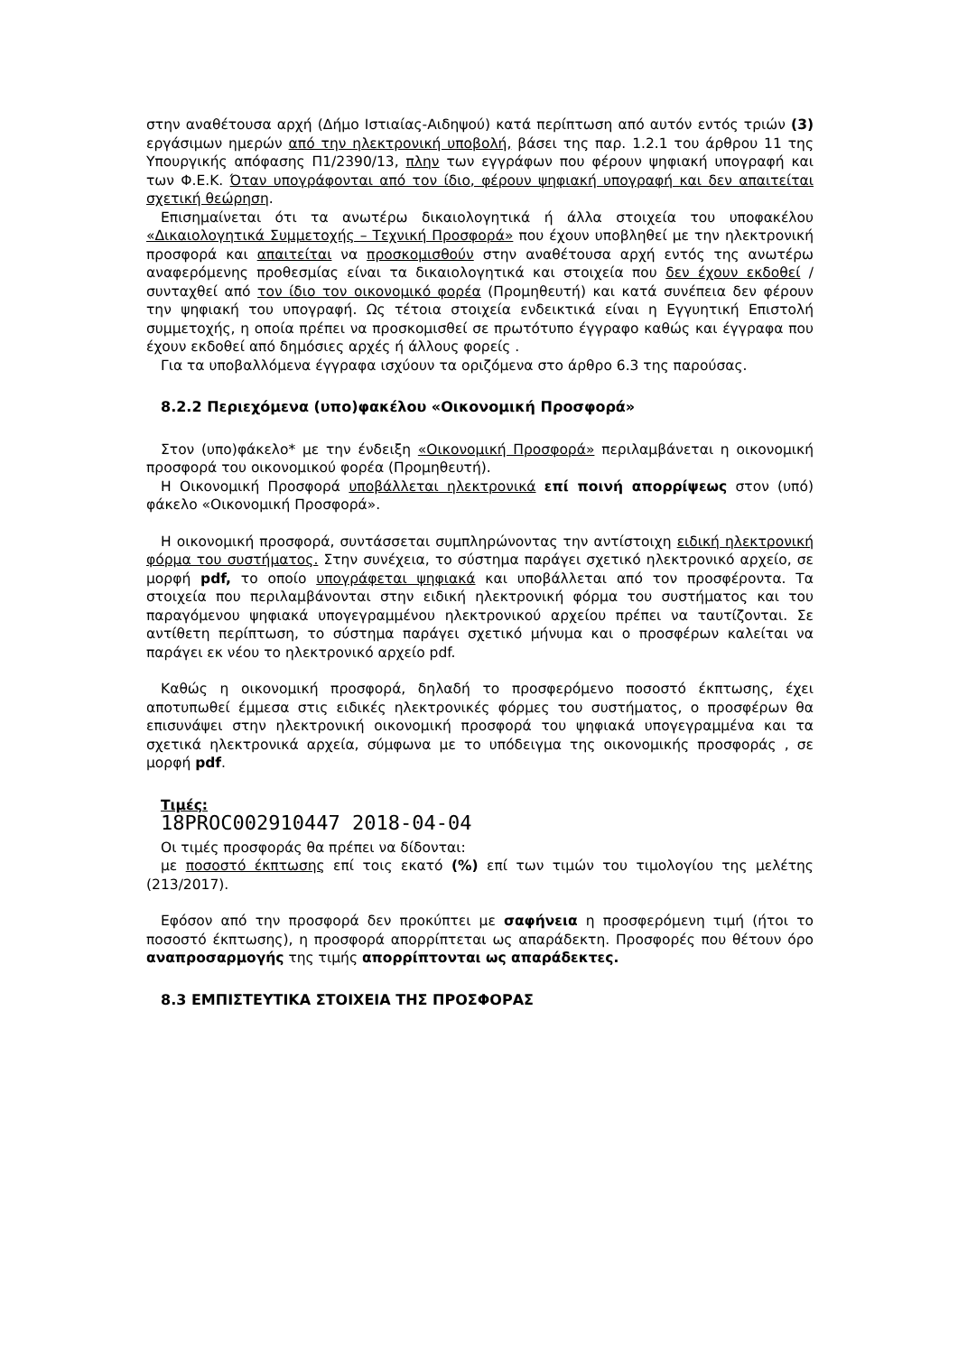στην αναθέτουσα αρχή (Δήμο Ιστιαίας-Αιδηψού) κατά περίπτωση από αυτόν εντός τριών (3) εργάσιμων ημερών από την ηλεκτρονική υποβολή, βάσει της παρ. 1.2.1 του άρθρου 11 της Υπουργικής απόφασης Π1/2390/13, πλην των εγγράφων που φέρουν ψηφιακή υπογραφή και των Φ.Ε.Κ. Όταν υπογράφονται από τον ίδιο, φέρουν ψηφιακή υπογραφή και δεν απαιτείται σχετική θεώρηση.
Επισημαίνεται ότι τα ανωτέρω δικαιολογητικά ή άλλα στοιχεία του υποφακέλου «Δικαιολογητικά Συμμετοχής – Τεχνική Προσφορά» που έχουν υποβληθεί με την ηλεκτρονική προσφορά και απαιτείται να προσκομισθούν στην αναθέτουσα αρχή εντός της ανωτέρω αναφερόμενης προθεσμίας είναι τα δικαιολογητικά και στοιχεία που δεν έχουν εκδοθεί /συνταχθεί από τον ίδιο τον οικονομικό φορέα (Προμηθευτή) και κατά συνέπεια δεν φέρουν την ψηφιακή του υπογραφή. Ως τέτοια στοιχεία ενδεικτικά είναι η Εγγυητική Επιστολή συμμετοχής, η οποία πρέπει να προσκομισθεί σε πρωτότυπο έγγραφο καθώς και έγγραφα που έχουν εκδοθεί από δημόσιες αρχές ή άλλους φορείς .
Για τα υποβαλλόμενα έγγραφα ισχύουν τα οριζόμενα στο άρθρο 6.3 της παρούσας.
8.2.2 Περιεχόμενα (υπο)φακέλου «Οικονομική Προσφορά»
Στον (υπο)φάκελο* με την ένδειξη «Οικονομική Προσφορά» περιλαμβάνεται η οικονομική προσφορά του οικονομικού φορέα (Προμηθευτή).
Η Οικονομική Προσφορά υποβάλλεται ηλεκτρονικά επί ποινή απορρίψεως στον (υπό) φάκελο «Οικονομική Προσφορά».
Η οικονομική προσφορά, συντάσσεται συμπληρώνοντας την αντίστοιχη ειδική ηλεκτρονική φόρμα του συστήματος. Στην συνέχεια, το σύστημα παράγει σχετικό ηλεκτρονικό αρχείο, σε μορφή pdf, το οποίο υπογράφεται ψηφιακά και υποβάλλεται από τον προσφέροντα. Τα στοιχεία που περιλαμβάνονται στην ειδική ηλεκτρονική φόρμα του συστήματος και του παραγόμενου ψηφιακά υπογεγραμμένου ηλεκτρονικού αρχείου πρέπει να ταυτίζονται. Σε αντίθετη περίπτωση, το σύστημα παράγει σχετικό μήνυμα και ο προσφέρων καλείται να παράγει εκ νέου το ηλεκτρονικό αρχείο pdf.
Καθώς η οικονομική προσφορά, δηλαδή το προσφερόμενο ποσοστό έκπτωσης, έχει αποτυπωθεί έμμεσα στις ειδικές ηλεκτρονικές φόρμες του συστήματος, ο προσφέρων θα επισυνάψει στην ηλεκτρονική οικονομική προσφορά του ψηφιακά υπογεγραμμένα και τα σχετικά ηλεκτρονικά αρχεία, σύμφωνα με το υπόδειγμα της οικονομικής προσφοράς , σε μορφή pdf.
Τιμές:
18PROC002910447 2018-04-04
Οι τιμές προσφοράς θα πρέπει να δίδονται:
με ποσοστό έκπτωσης επί τοις εκατό (%) επί των τιμών του τιμολογίου της μελέτης (213/2017).
Εφόσον από την προσφορά δεν προκύπτει με σαφήνεια η προσφερόμενη τιμή (ήτοι το ποσοστό έκπτωσης), η προσφορά απορρίπτεται ως απαράδεκτη. Προσφορές που θέτουν όρο αναπροσαρμογής της τιμής απορρίπτονται ως απαράδεκτες.
8.3 ΕΜΠΙΣΤΕΥΤΙΚΑ ΣΤΟΙΧΕΙΑ ΤΗΣ ΠΡΟΣΦΟΡΑΣ